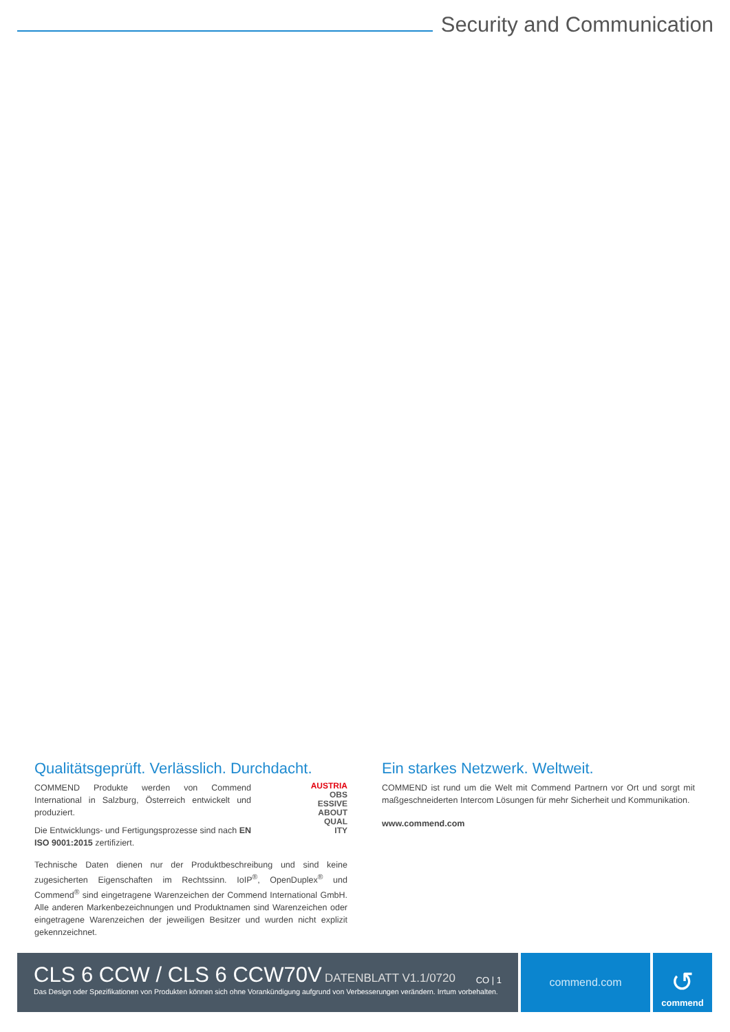Security and Communication
Qualitätsgeprüft. Verlässlich. Durchdacht.
AUSTRIA
OBS
ESSIVE
ABOUT
QUAL
ITY
COMMEND Produkte werden von Commend International in Salzburg, Österreich entwickelt und produziert.
Die Entwicklungs- und Fertigungsprozesse sind nach EN ISO 9001:2015 zertifiziert.
Technische Daten dienen nur der Produktbeschreibung und sind keine zugesicherten Eigenschaften im Rechtssinn. IoIP<sup>®</sup>, OpenDuplex<sup>®</sup> und Commend<sup>®</sup> sind eingetragene Warenzeichen der Commend International GmbH. Alle anderen Markenbezeichnungen und Produktnamen sind Warenzeichen oder eingetragene Warenzeichen der jeweiligen Besitzer und wurden nicht explizit gekennzeichnet.
Ein starkes Netzwerk. Weltweit.
COMMEND ist rund um die Welt mit Commend Partnern vor Ort und sorgt mit maßgeschneiderten Intercom Lösungen für mehr Sicherheit und Kommunikation.
www.commend.com
CLS 6 CCW / CLS 6 CCW70V DATENBLATT V1.1/0720 CO | 1
Das Design oder Spezifikationen von Produkten können sich ohne Vorankündigung aufgrund von Verbesserungen verändern. Irrtum vorbehalten.
commend.com
↺
commend